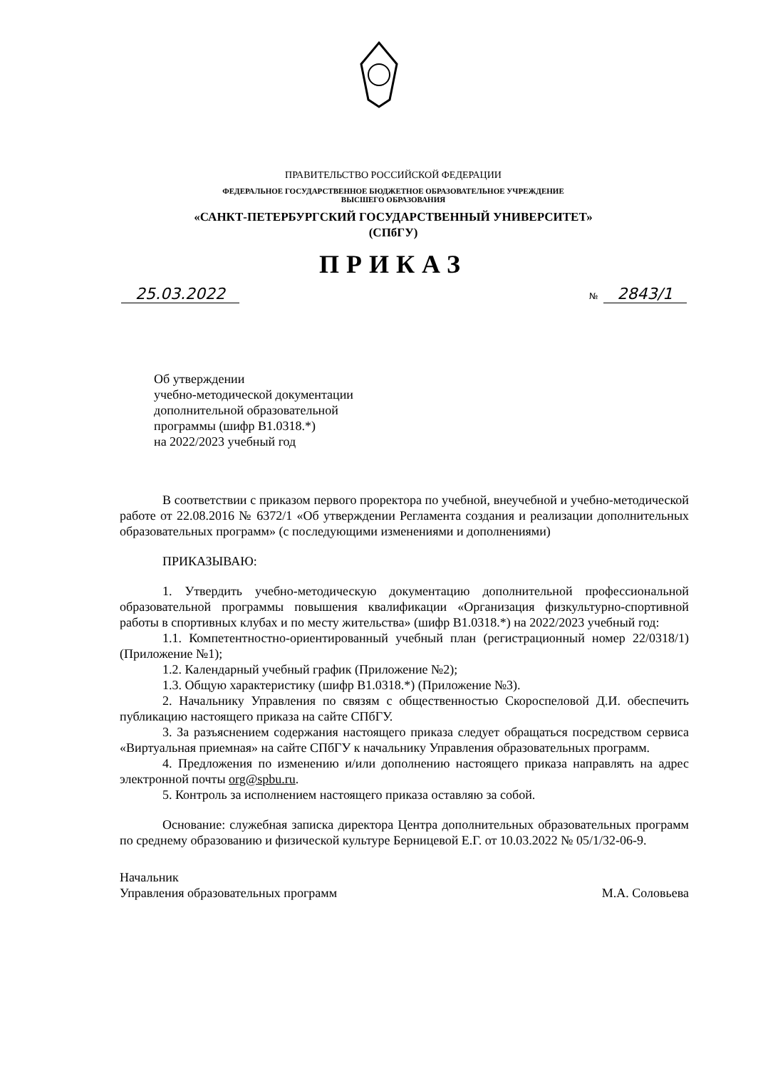ПРАВИТЕЛЬСТВО РОССИЙСКОЙ ФЕДЕРАЦИИ
ФЕДЕРАЛЬНОЕ ГОСУДАРСТВЕННОЕ БЮДЖЕТНОЕ ОБРАЗОВАТЕЛЬНОЕ УЧРЕЖДЕНИЕ
ВЫСШЕГО ОБРАЗОВАНИЯ
«САНКТ-ПЕТЕРБУРГСКИЙ ГОСУДАРСТВЕННЫЙ УНИВЕРСИТЕТ»
(СПбГУ)
ПРИКАЗ
25.03.2022
№ 2843/1
Об утверждении
учебно-методической документации
дополнительной образовательной
программы (шифр В1.0318.*)
на 2022/2023 учебный год
В соответствии с приказом первого проректора по учебной, внеучебной и учебно-методической работе от 22.08.2016 № 6372/1 «Об утверждении Регламента создания и реализации дополнительных образовательных программ» (с последующими изменениями и дополнениями)
ПРИКАЗЫВАЮ:
1. Утвердить учебно-методическую документацию дополнительной профессиональной образовательной программы повышения квалификации «Организация физкультурно-спортивной работы в спортивных клубах и по месту жительства» (шифр В1.0318.*) на 2022/2023 учебный год:
1.1. Компетентностно-ориентированный учебный план (регистрационный номер 22/0318/1) (Приложение №1);
1.2. Календарный учебный график (Приложение №2);
1.3. Общую характеристику (шифр В1.0318.*) (Приложение №3).
2. Начальнику Управления по связям с общественностью Скороспеловой Д.И. обеспечить публикацию настоящего приказа на сайте СПбГУ.
3. За разъяснением содержания настоящего приказа следует обращаться посредством сервиса «Виртуальная приемная» на сайте СПбГУ к начальнику Управления образовательных программ.
4. Предложения по изменению и/или дополнению настоящего приказа направлять на адрес электронной почты org@spbu.ru.
5. Контроль за исполнением настоящего приказа оставляю за собой.
Основание: служебная записка директора Центра дополнительных образовательных программ по среднему образованию и физической культуре Берницевой Е.Г. от 10.03.2022 № 05/1/32-06-9.
Начальник
Управления образовательных программ
М.А. Соловьева